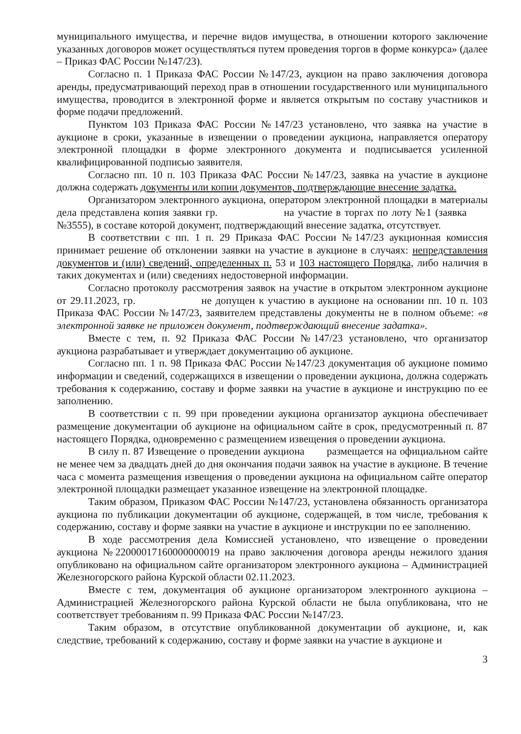муниципального имущества, и перечне видов имущества, в отношении которого заключение указанных договоров может осуществляться путем проведения торгов в форме конкурса» (далее – Приказ ФАС России №147/23).
Согласно п. 1 Приказа ФАС России №147/23, аукцион на право заключения договора аренды, предусматривающий переход прав в отношении государственного или муниципального имущества, проводится в электронной форме и является открытым по составу участников и форме подачи предложений.
Пунктом 103 Приказа ФАС России №147/23 установлено, что заявка на участие в аукционе в сроки, указанные в извещении о проведении аукциона, направляется оператору электронной площадки в форме электронного документа и подписывается усиленной квалифицированной подписью заявителя.
Согласно пп. 10 п. 103 Приказа ФАС России №147/23, заявка на участие в аукционе должна содержать документы или копии документов, подтверждающие внесение задатка.
Организатором электронного аукциона, оператором электронной площадки в материалы дела представлена копия заявки гр. на участие в торгах по лоту №1 (заявка №3555), в составе которой документ, подтверждающий внесение задатка, отсутствует.
В соответствии с пп. 1 п. 29 Приказа ФАС России №147/23 аукционная комиссия принимает решение об отклонении заявки на участие в аукционе в случаях: непредставления документов и (или) сведений, определенных п. 53 и 103 настоящего Порядка, либо наличия в таких документах и (или) сведениях недостоверной информации.
Согласно протоколу рассмотрения заявок на участие в открытом электронном аукционе от 29.11.2023, гр. не допущен к участию в аукционе на основании пп. 10 п. 103 Приказа ФАС России №147/23, заявителем представлены документы не в полном объеме: «в электронной заявке не приложен документ, подтверждающий внесение задатка».
Вместе с тем, п. 92 Приказа ФАС России №147/23 установлено, что организатор аукциона разрабатывает и утверждает документацию об аукционе.
Согласно пп. 1 п. 98 Приказа ФАС России №147/23 документация об аукционе помимо информации и сведений, содержащихся в извещении о проведении аукциона, должна содержать требования к содержанию, составу и форме заявки на участие в аукционе и инструкцию по ее заполнению.
В соответствии с п. 99 при проведении аукциона организатор аукциона обеспечивает размещение документации об аукционе на официальном сайте в срок, предусмотренный п. 87 настоящего Порядка, одновременно с размещением извещения о проведении аукциона.
В силу п. 87 Извещение о проведении аукциона размещается на официальном сайте не менее чем за двадцать дней до дня окончания подачи заявок на участие в аукционе. В течение часа с момента размещения извещения о проведении аукциона на официальном сайте оператор электронной площадки размещает указанное извещение на электронной площадке.
Таким образом, Приказом ФАС России №147/23, установлена обязанность организатора аукциона по публикации документации об аукционе, содержащей, в том числе, требования к содержанию, составу и форме заявки на участие в аукционе и инструкции по ее заполнению.
В ходе рассмотрения дела Комиссией установлено, что извещение о проведении аукциона №22000017160000000019 на право заключения договора аренды нежилого здания опубликовано на официальном сайте организатором электронного аукциона – Администрацией Железногорского района Курской области 02.11.2023.
Вместе с тем, документация об аукционе организатором электронного аукциона – Администрацией Железногорского района Курской области не была опубликована, что не соответствует требованиям п. 99 Приказа ФАС России №147/23.
Таким образом, в отсутствие опубликованной документации об аукционе, и, как следствие, требований к содержанию, составу и форме заявки на участие в аукционе и
3